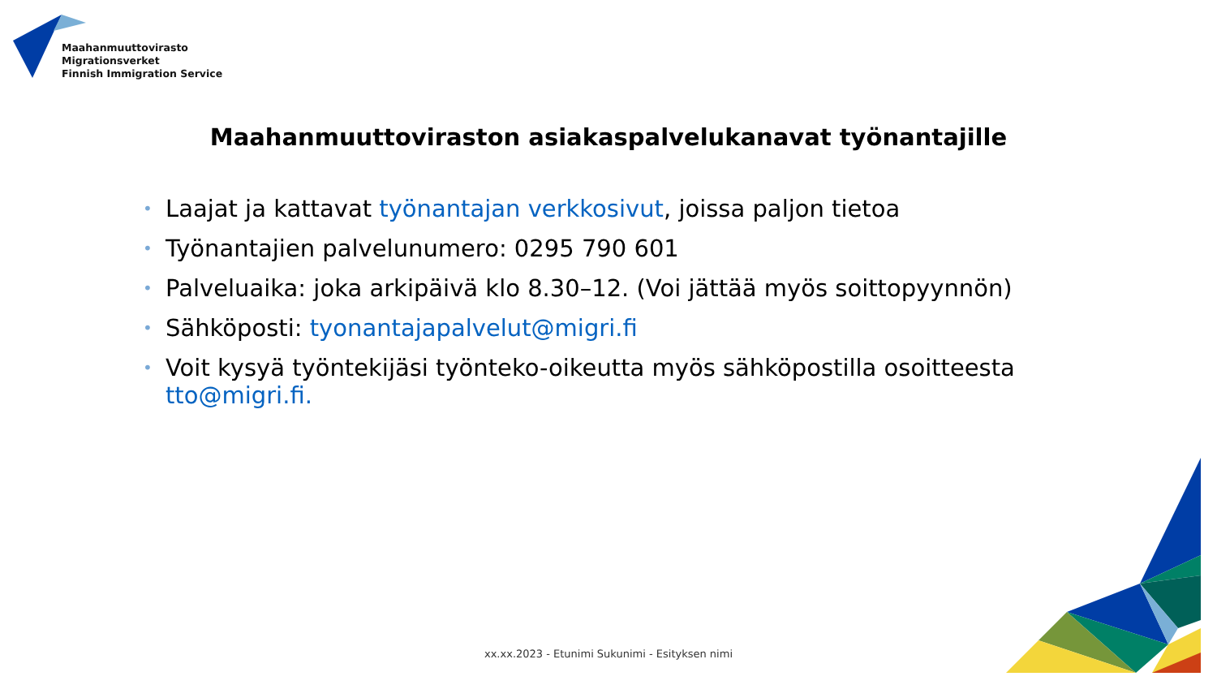Maahanmuuttovirasto
Migrationsverket
Finnish Immigration Service
Maahanmuuttoviraston asiakaspalvelukanavat työnantajille
• Laajat ja kattavat työnantajan verkkosivut, joissa paljon tietoa
• Työnantajien palvelunumero: 0295 790 601
• Palveluaika: joka arkipäivä klo 8.30–12. (Voi jättää myös soittopyynnön)
• Sähköposti: tyonantajapalvelut@migri.fi
• Voit kysyä työntekijäsi työnteko-oikeutta myös sähköpostilla osoitteesta tto@migri.fi.
xx.xx.2023 - Etunimi Sukunimi - Esityksen nimi